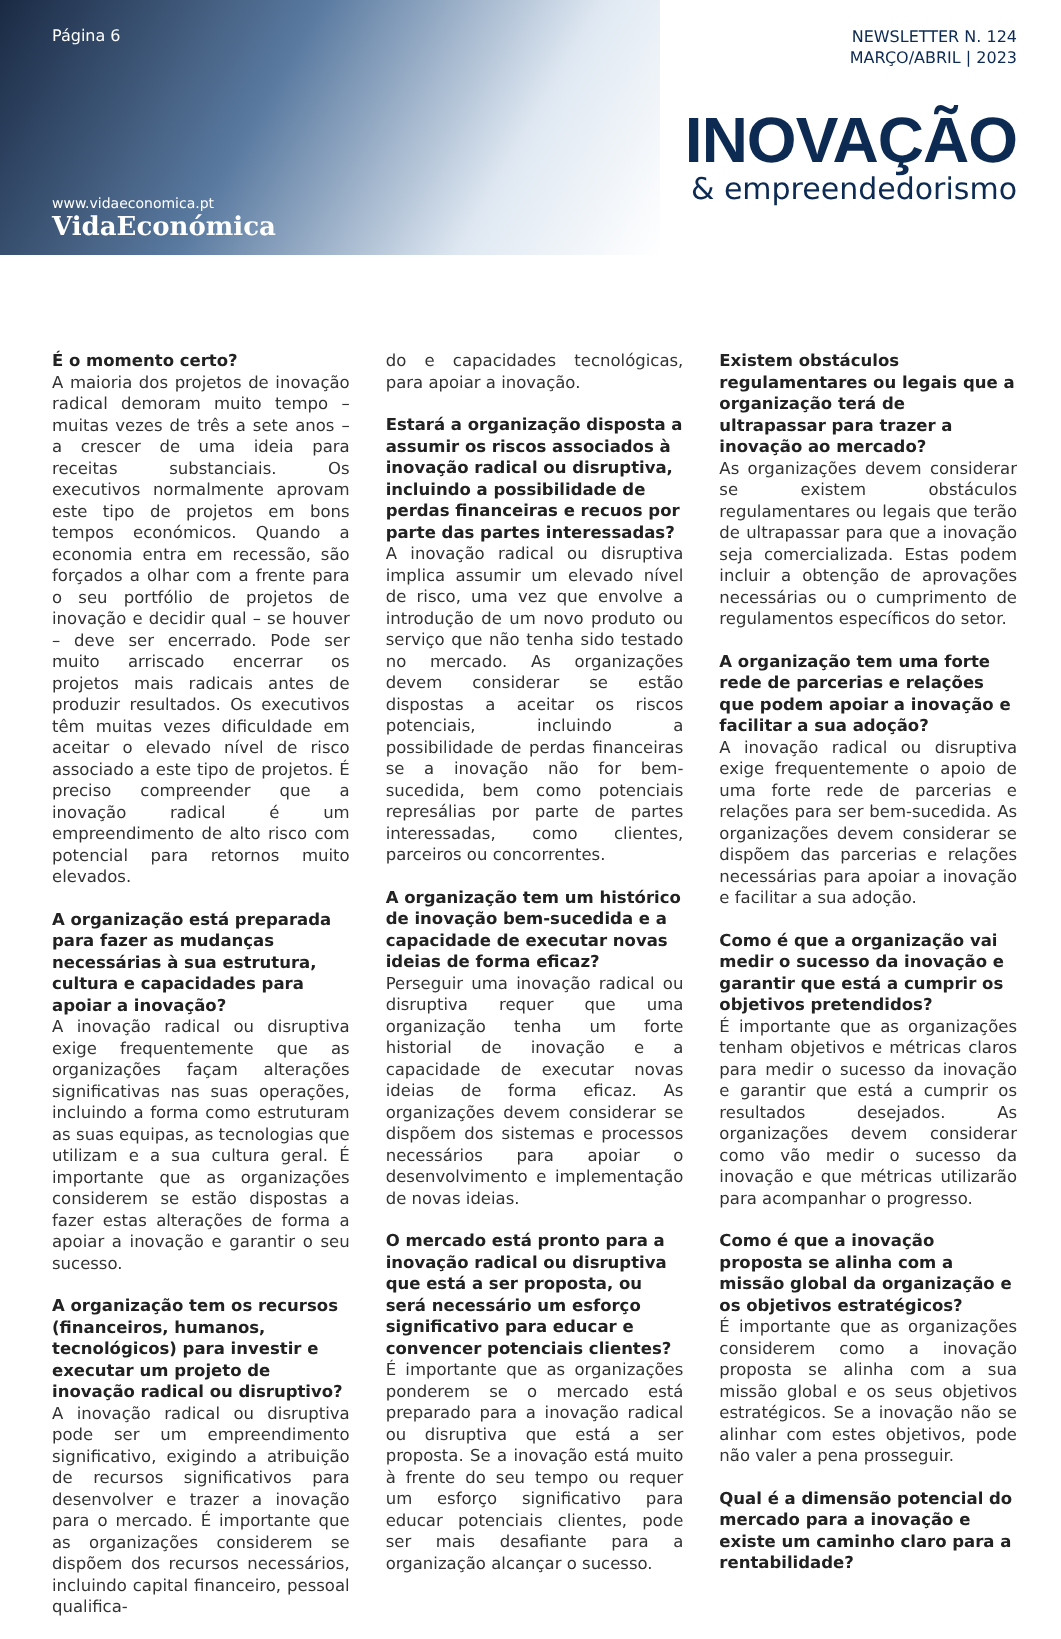Página 6
www.vidaeconomica.pt
VidaEconómica
NEWSLETTER N. 124
MARÇO/ABRIL | 2023
INOVAÇÃO
& empreendedorismo
É o momento certo?
A maioria dos projetos de inovação radical demoram muito tempo – muitas vezes de três a sete anos – a crescer de uma ideia para receitas substanciais. Os executivos normalmente aprovam este tipo de projetos em bons tempos económicos. Quando a economia entra em recessão, são forçados a olhar com a frente para o seu portfólio de projetos de inovação e decidir qual – se houver – deve ser encerrado. Pode ser muito arriscado encerrar os projetos mais radicais antes de produzir resultados. Os executivos têm muitas vezes dificuldade em aceitar o elevado nível de risco associado a este tipo de projetos. É preciso compreender que a inovação radical é um empreendimento de alto risco com potencial para retornos muito elevados.
A organização está preparada para fazer as mudanças necessárias à sua estrutura, cultura e capacidades para apoiar a inovação?
A inovação radical ou disruptiva exige frequentemente que as organizações façam alterações significativas nas suas operações, incluindo a forma como estruturam as suas equipas, as tecnologias que utilizam e a sua cultura geral. É importante que as organizações considerem se estão dispostas a fazer estas alterações de forma a apoiar a inovação e garantir o seu sucesso.
A organização tem os recursos (financeiros, humanos, tecnológicos) para investir e executar um projeto de inovação radical ou disruptivo?
A inovação radical ou disruptiva pode ser um empreendimento significativo, exigindo a atribuição de recursos significativos para desenvolver e trazer a inovação para o mercado. É importante que as organizações considerem se dispõem dos recursos necessários, incluindo capital financeiro, pessoal qualifica-
do e capacidades tecnológicas, para apoiar a inovação.
Estará a organização disposta a assumir os riscos associados à inovação radical ou disruptiva, incluindo a possibilidade de perdas financeiras e recuos por parte das partes interessadas?
A inovação radical ou disruptiva implica assumir um elevado nível de risco, uma vez que envolve a introdução de um novo produto ou serviço que não tenha sido testado no mercado. As organizações devem considerar se estão dispostas a aceitar os riscos potenciais, incluindo a possibilidade de perdas financeiras se a inovação não for bem-sucedida, bem como potenciais represálias por parte de partes interessadas, como clientes, parceiros ou concorrentes.
A organização tem um histórico de inovação bem-sucedida e a capacidade de executar novas ideias de forma eficaz?
Perseguir uma inovação radical ou disruptiva requer que uma organização tenha um forte historial de inovação e a capacidade de executar novas ideias de forma eficaz. As organizações devem considerar se dispõem dos sistemas e processos necessários para apoiar o desenvolvimento e implementação de novas ideias.
O mercado está pronto para a inovação radical ou disruptiva que está a ser proposta, ou será necessário um esforço significativo para educar e convencer potenciais clientes?
É importante que as organizações ponderem se o mercado está preparado para a inovação radical ou disruptiva que está a ser proposta. Se a inovação está muito à frente do seu tempo ou requer um esforço significativo para educar potenciais clientes, pode ser mais desafiante para a organização alcançar o sucesso.
Existem obstáculos regulamentares ou legais que a organização terá de ultrapassar para trazer a inovação ao mercado?
As organizações devem considerar se existem obstáculos regulamentares ou legais que terão de ultrapassar para que a inovação seja comercializada. Estas podem incluir a obtenção de aprovações necessárias ou o cumprimento de regulamentos específicos do setor.
A organização tem uma forte rede de parcerias e relações que podem apoiar a inovação e facilitar a sua adoção?
A inovação radical ou disruptiva exige frequentemente o apoio de uma forte rede de parcerias e relações para ser bem-sucedida. As organizações devem considerar se dispõem das parcerias e relações necessárias para apoiar a inovação e facilitar a sua adoção.
Como é que a organização vai medir o sucesso da inovação e garantir que está a cumprir os objetivos pretendidos?
É importante que as organizações tenham objetivos e métricas claros para medir o sucesso da inovação e garantir que está a cumprir os resultados desejados. As organizações devem considerar como vão medir o sucesso da inovação e que métricas utilizarão para acompanhar o progresso.
Como é que a inovação proposta se alinha com a missão global da organização e os objetivos estratégicos?
É importante que as organizações considerem como a inovação proposta se alinha com a sua missão global e os seus objetivos estratégicos. Se a inovação não se alinhar com estes objetivos, pode não valer a pena prosseguir.
Qual é a dimensão potencial do mercado para a inovação e existe um caminho claro para a rentabilidade?